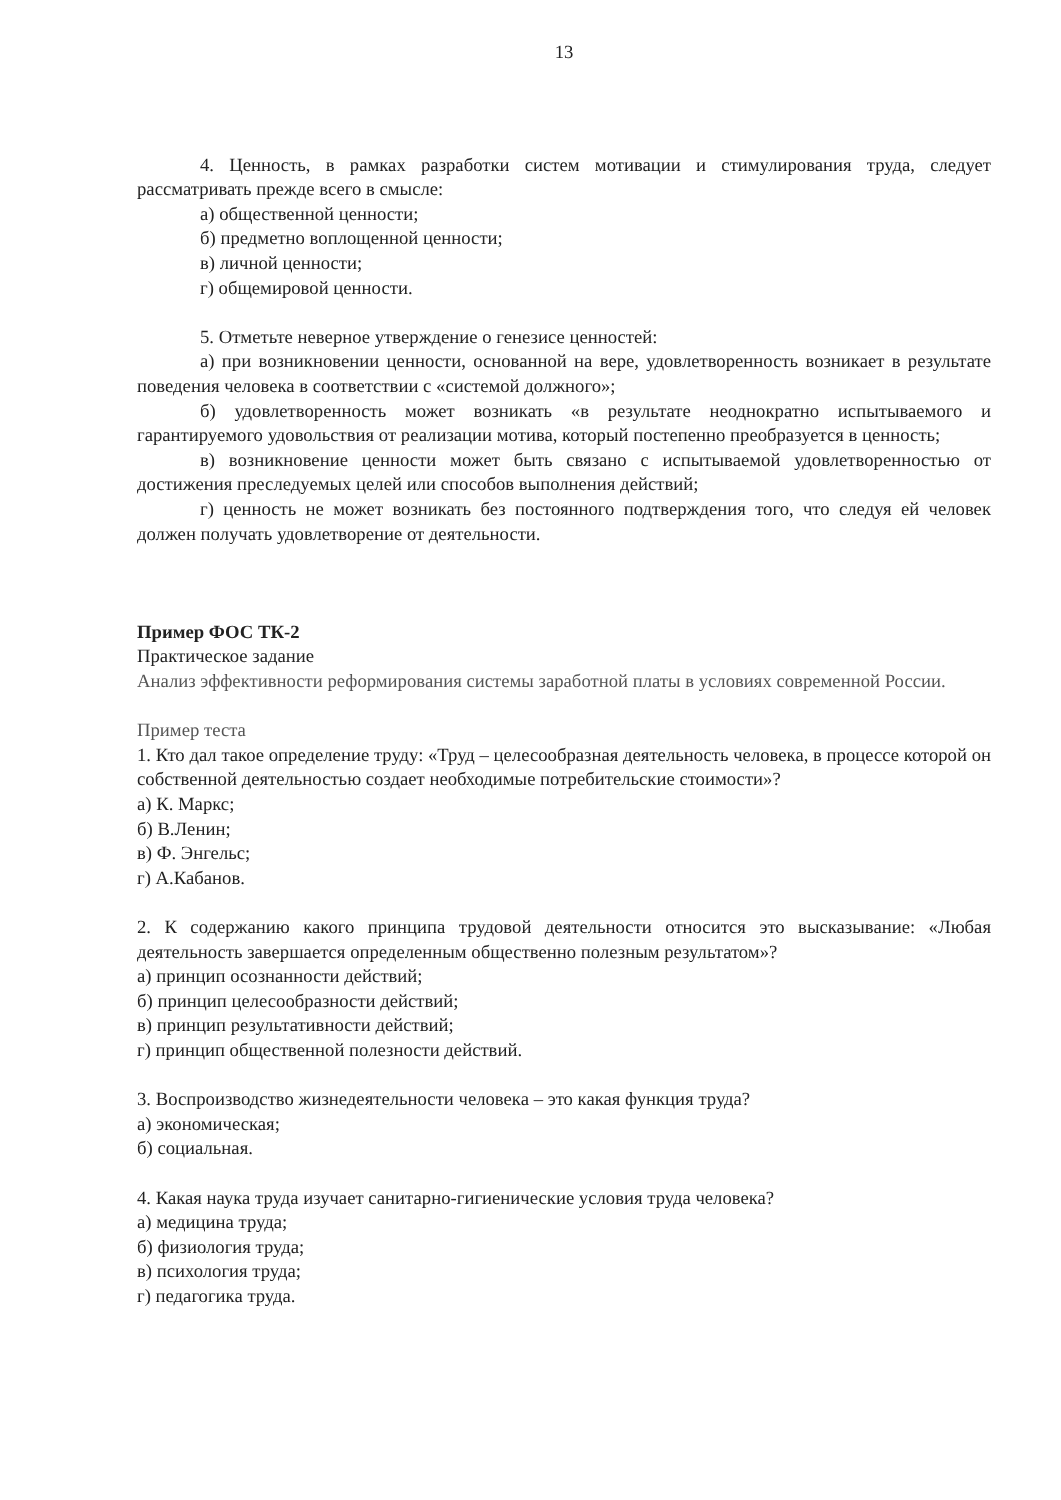13
4. Ценность, в рамках разработки систем мотивации и стимулирования труда, следует рассматривать прежде всего в смысле:
а) общественной ценности;
б) предметно воплощенной ценности;
в) личной ценности;
г) общемировой ценности.
5. Отметьте неверное утверждение о генезисе ценностей:
а) при возникновении ценности, основанной на вере, удовлетворенность возникает в результате поведения человека в соответствии с «системой должного»;
б) удовлетворенность может возникать «в результате неоднократно испытываемого и гарантируемого удовольствия от реализации мотива, который постепенно преобразуется в ценность;
в) возникновение ценности может быть связано с испытываемой удовлетворенностью от достижения преследуемых целей или способов выполнения действий;
г) ценность не может возникать без постоянного подтверждения того, что следуя ей человек должен получать удовлетворение от деятельности.
Пример ФОС ТК-2
Практическое задание
Анализ эффективности реформирования системы заработной платы в условиях современной России.
Пример теста
1. Кто дал такое определение труду: «Труд – целесообразная деятельность человека, в процессе которой он собственной деятельностью создает необходимые потребительские стоимости»?
а) К. Маркс;
б) В.Ленин;
в) Ф. Энгельс;
г) А.Кабанов.
2. К содержанию какого принципа трудовой деятельности относится это высказывание: «Любая деятельность завершается определенным общественно полезным результатом»?
а) принцип осознанности действий;
б) принцип целесообразности действий;
в) принцип результативности действий;
г) принцип общественной полезности действий.
3. Воспроизводство жизнедеятельности человека – это какая функция труда?
а) экономическая;
б) социальная.
4. Какая наука труда изучает санитарно-гигиенические условия труда человека?
а) медицина труда;
б) физиология труда;
в) психология труда;
г) педагогика труда.